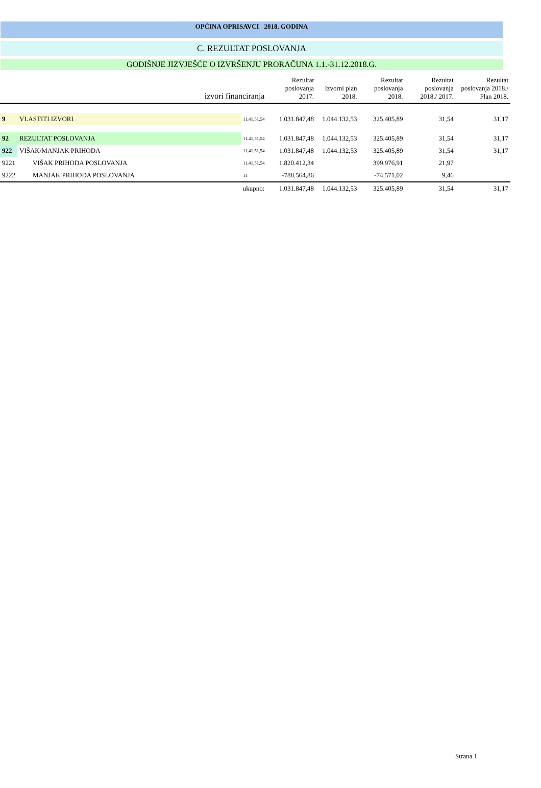OPĆINA OPRISAVCI 2018. GODINA
C. REZULTAT POSLOVANJA
GODIŠNJE JIZVJEŠĆE O IZVRŠENJU PRORAČUNA 1.1.-31.12.2018.G.
| izvori financiranja | | | Rezultat poslovanja 2017. | Izvorni plan 2018. | Rezultat poslovanja 2018. | Rezultat poslovanja 2018./ 2017. | Rezultat poslovanja 2018./ Plan 2018. |
| --- | --- | --- | --- | --- | --- | --- | --- |
| 9 | VLASTITI IZVORI | 11,41,51,54 | 1.031.847,48 | 1.044.132,53 | 325.405,89 | 31,54 | 31,17 |
| 92 | REZULTAT POSLOVANJA | 11,41,51,54 | 1.031.847,48 | 1.044.132,53 | 325.405,89 | 31,54 | 31,17 |
| 922 | VIŠAK/MANJAK PRIHODA | 11,41,51,54 | 1.031.847,48 | 1.044.132,53 | 325.405,89 | 31,54 | 31,17 |
| 9221 | VIŠAK PRIHODA POSLOVANJA | 11,41,51,54 | 1.820.412,34 | | 399.976,91 | 21,97 | |
| 9222 | MANJAK PRIHODA POSLOVANJA | 11 | -788.564,86 | | -74.571,02 | 9,46 | |
| ukupno: | | | 1.031.847,48 | 1.044.132,53 | 325.405,89 | 31,54 | 31,17 |
Strana 1